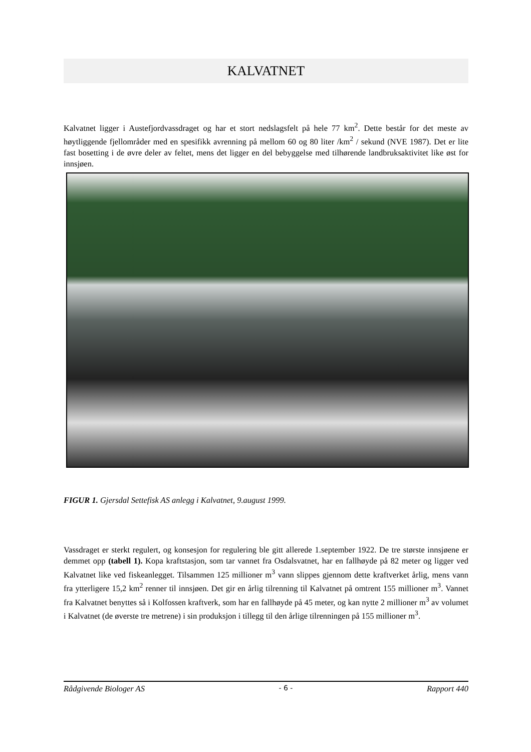KALVATNET
Kalvatnet ligger i Austefjordvassdraget og har et stort nedslagsfelt på hele 77 km<sup>2</sup>. Dette består for det meste av høytliggende fjellområder med en spesifikk avrenning på mellom 60 og 80 liter /km<sup>2</sup> / sekund (NVE 1987). Det er lite fast bosetting i de øvre deler av feltet, mens det ligger en del bebyggelse med tilhørende landbruksaktivitet like øst for innsjøen.
FIGUR 1. Gjersdal Settefisk AS anlegg i Kalvatnet, 9.august 1999.
Vassdraget er sterkt regulert, og konsesjon for regulering ble gitt allerede 1.september 1922. De tre største innsjøene er demmet opp (tabell 1). Kopa kraftstasjon, som tar vannet fra Osdalsvatnet, har en fallhøyde på 82 meter og ligger ved Kalvatnet like ved fiskeanlegget. Tilsammen 125 millioner m<sup>3</sup> vann slippes gjennom dette kraftverket årlig, mens vann fra ytterligere 15,2 km<sup>2</sup> renner til innsjøen. Det gir en årlig tilrenning til Kalvatnet på omtrent 155 millioner m<sup>3</sup>. Vannet fra Kalvatnet benyttes så i Kolfossen kraftverk, som har en fallhøyde på 45 meter, og kan nytte 2 millioner m<sup>3</sup> av volumet i Kalvatnet (de øverste tre metrene) i sin produksjon i tillegg til den årlige tilrenningen på 155 millioner m<sup>3</sup>.
Rådgivende Biologer AS - 6 - Rapport 440